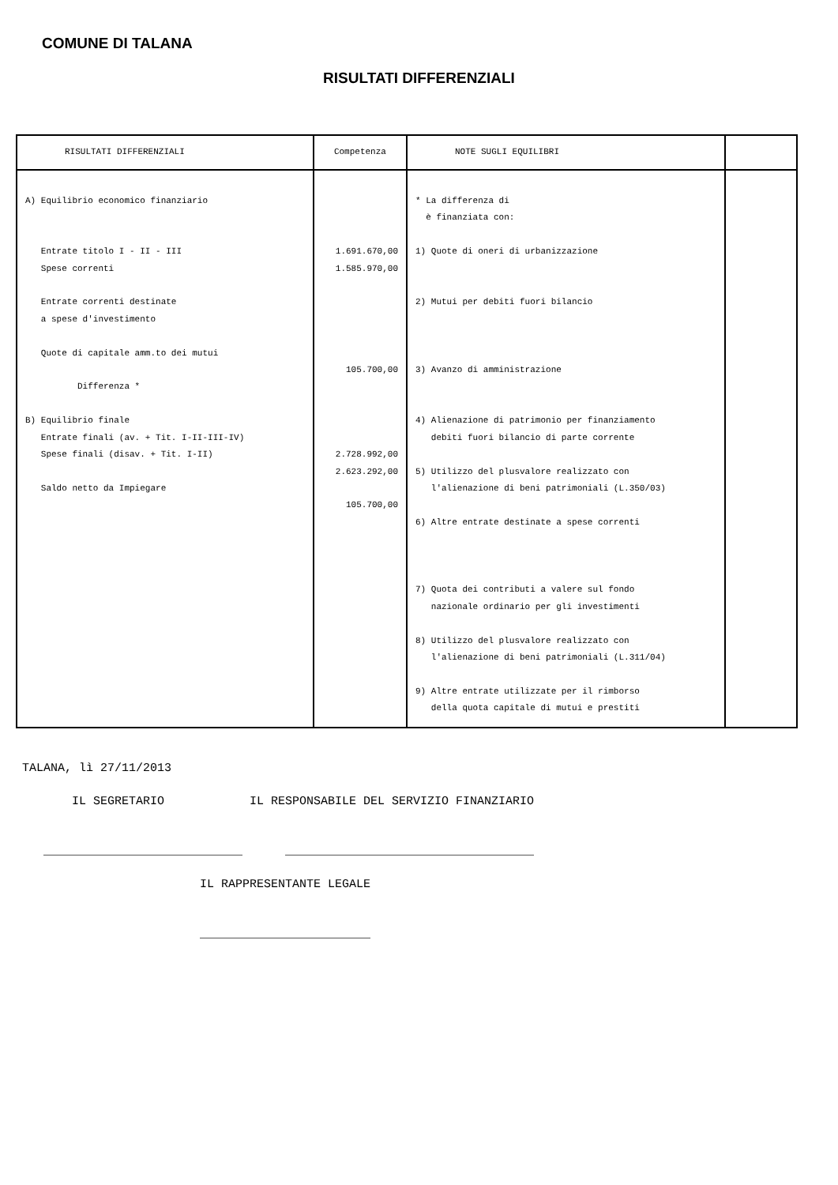COMUNE DI TALANA
RISULTATI DIFFERENZIALI
| RISULTATI DIFFERENZIALI | Competenza | NOTE SUGLI EQUILIBRI | |
| --- | --- | --- | --- |
| A) Equilibrio economico finanziario Entrate titolo I - II - III Spese correnti Entrate correnti destinate a spese d'investimento Quote di capitale amm.to dei mutui Differenza * B) Equilibrio finale Entrate finali (av. + Tit. I-II-III-IV) Spese finali (disav. + Tit. I-II) Saldo netto da Impiegare | 1.691.670,00 1.585.970,00 105.700,00 2.728.992,00 2.623.292,00 105.700,00 | * La differenza di è finanziata con: 1) Quote di oneri di urbanizzazione 2) Mutui per debiti fuori bilancio 3) Avanzo di amministrazione 4) Alienazione di patrimonio per finanziamento debiti fuori bilancio di parte corrente 5) Utilizzo del plusvalore realizzato con l'alienazione di beni patrimoniali (L.350/03) 6) Altre entrate destinate a spese correnti 7) Quota dei contributi a valere sul fondo nazionale ordinario per gli investimenti 8) Utilizzo del plusvalore realizzato con l'alienazione di beni patrimoniali (L.311/04) 9) Altre entrate utilizzate per il rimborso della quota capitale di mutui e prestiti | |
TALANA, lì 27/11/2013 IL SEGRETARIO IL RESPONSABILE DEL SERVIZIO FINANZIARIO ____________________________ ___________________________________ IL RAPPRESENTANTE LEGALE ________________________